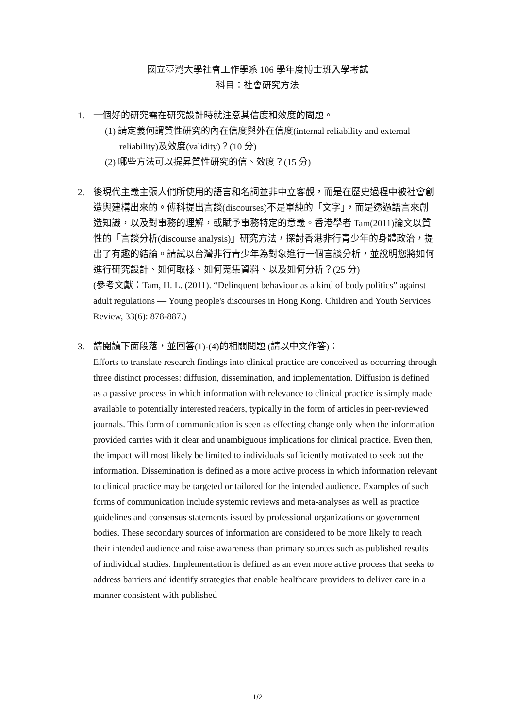國立臺灣大學社會工作學系 106 學年度博士班入學考試
科目：社會研究方法
1. 一個好的研究需在研究設計時就注意其信度和效度的問題。
(1) 請定義何謂質性研究的內在信度與外在信度(internal reliability and external reliability)及效度(validity)？(10 分)
(2) 哪些方法可以提昇質性研究的信、效度？(15 分)
2. 後現代主義主張人們所使用的語言和名詞並非中立客觀，而是在歷史過程中被社會創造與建構出來的。傅科提出言談(discourses)不是單純的「文字」，而是透過語言來創造知識，以及對事務的理解，或賦予事務特定的意義。香港學者 Tam(2011)論文以質性的「言談分析(discourse analysis)」研究方法，探討香港非行青少年的身體政治，提出了有趣的結論。請試以台灣非行青少年為對象進行一個言談分析，並說明您將如何進行研究設計、如何取樣、如何蒐集資料、以及如何分析？(25 分)
(參考文獻：Tam, H. L. (2011). “Delinquent behaviour as a kind of body politics” against adult regulations — Young people's discourses in Hong Kong. Children and Youth Services Review, 33(6): 878-887.)
3. 請閱讀下面段落，並回答(1)-(4)的相關問題 (請以中文作答)：
Efforts to translate research findings into clinical practice are conceived as occurring through three distinct processes: diffusion, dissemination, and implementation. Diffusion is defined as a passive process in which information with relevance to clinical practice is simply made available to potentially interested readers, typically in the form of articles in peer-reviewed journals. This form of communication is seen as effecting change only when the information provided carries with it clear and unambiguous implications for clinical practice. Even then, the impact will most likely be limited to individuals sufficiently motivated to seek out the information. Dissemination is defined as a more active process in which information relevant to clinical practice may be targeted or tailored for the intended audience. Examples of such forms of communication include systemic reviews and meta-analyses as well as practice guidelines and consensus statements issued by professional organizations or government bodies. These secondary sources of information are considered to be more likely to reach their intended audience and raise awareness than primary sources such as published results of individual studies. Implementation is defined as an even more active process that seeks to address barriers and identify strategies that enable healthcare providers to deliver care in a manner consistent with published
1/2